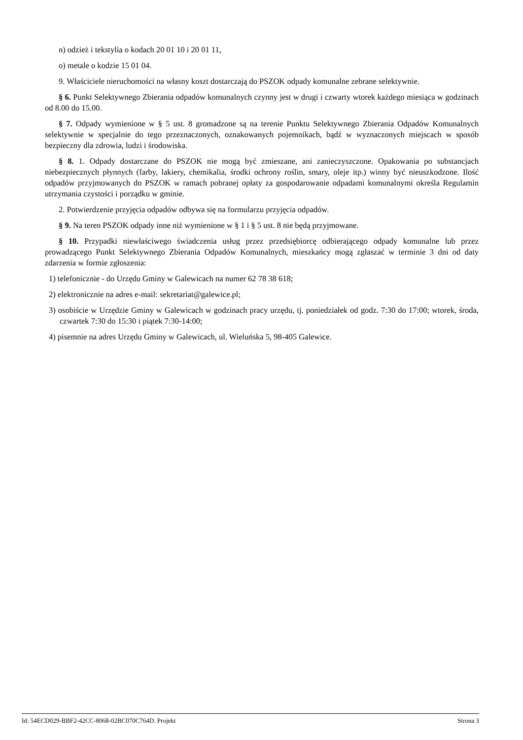n) odzież i tekstylia o kodach 20 01 10 i 20 01 11,
o) metale o kodzie 15 01 04.
9. Właściciele nieruchomości na własny koszt dostarczają do PSZOK odpady komunalne zebrane selektywnie.
§ 6. Punkt Selektywnego Zbierania odpadów komunalnych czynny jest w drugi i czwarty wtorek każdego miesiąca w godzinach od 8.00 do 15.00.
§ 7. Odpady wymienione w § 5 ust. 8 gromadzone są na terenie Punktu Selektywnego Zbierania Odpadów Komunalnych selektywnie w specjalnie do tego przeznaczonych, oznakowanych pojemnikach, bądź w wyznaczonych miejscach w sposób bezpieczny dla zdrowia, ludzi i środowiska.
§ 8. 1. Odpady dostarczane do PSZOK nie mogą być zmieszane, ani zanieczyszczone. Opakowania po substancjach niebezpiecznych płynnych (farby, lakiery, chemikalia, środki ochrony roślin, smary, oleje itp.) winny być nieuszkodzone. Ilość odpadów przyjmowanych do PSZOK w ramach pobranej opłaty za gospodarowanie odpadami komunalnymi określa Regulamin utrzymania czystości i porządku w gminie.
2. Potwierdzenie przyjęcia odpadów odbywa się na formularzu przyjęcia odpadów.
§ 9. Na teren PSZOK odpady inne niż wymienione w § 1 i § 5 ust. 8 nie będą przyjmowane.
§ 10. Przypadki niewłaściwego świadczenia usług przez przedsiębiorcę odbierającego odpady komunalne lub przez prowadzącego Punkt Selektywnego Zbierania Odpadów Komunalnych, mieszkańcy mogą zgłaszać w terminie 3 dni od daty zdarzenia w formie zgłoszenia:
1) telefonicznie - do Urzędu Gminy w Galewicach na numer 62 78 38 618;
2) elektronicznie na adres e-mail: sekretariat@galewice.pl;
3) osobiście w Urzędzie Gminy w Galewicach w godzinach pracy urzędu, tj. poniedziałek od godz. 7:30 do 17:00; wtorek, środa, czwartek 7:30 do 15:30 i piątek 7:30-14:00;
4) pisemnie na adres Urzędu Gminy w Galewicach, ul. Wieluńska 5, 98-405 Galewice.
Id: 54ECD029-BBF2-42CC-8068-02BC070C764D. Projekt Strona 3